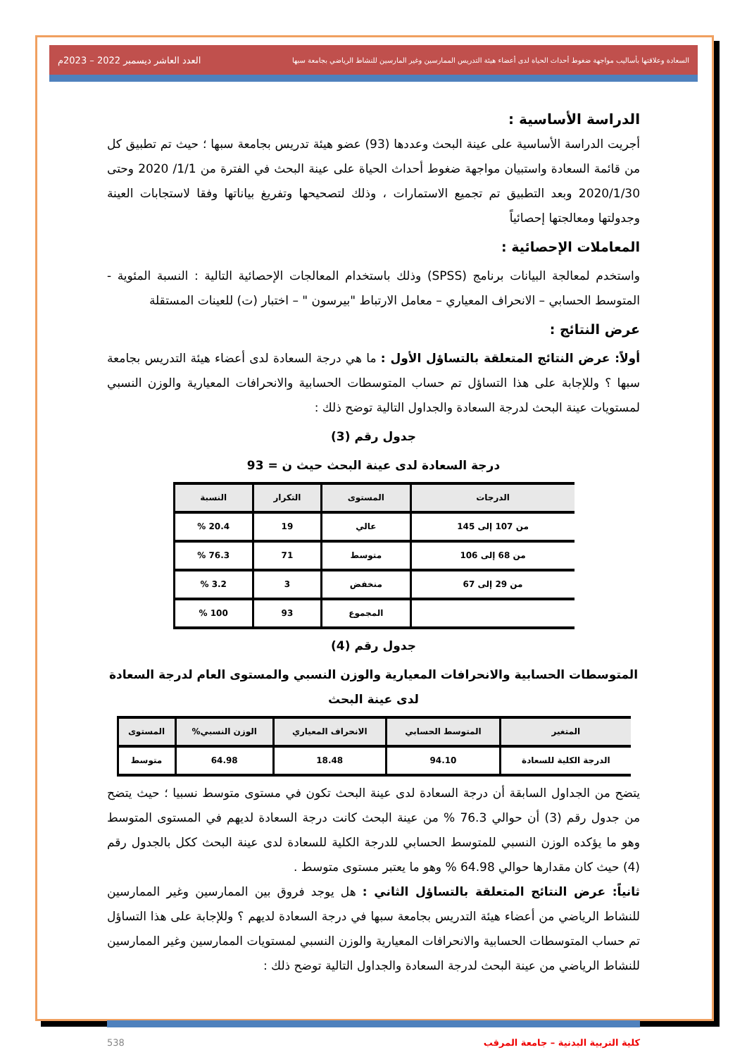السعادة وعلاقتها بأساليب مواجهة ضغوط أحداث الحياة لدى أعضاء هيئة التدريس الممارسين وغير المارسين للنشاط الرياضي بجامعة سبها العدد العاشر ديسمبر 2022 – 2023م
الدراسة الأساسية :
أجريت الدراسة الأساسية على عينة البحث وعددها (93) عضو هيئة تدريس بجامعة سبها ؛ حيث تم تطبيق كل من قائمة السعادة واستبيان مواجهة ضغوط أحداث الحياة على عينة البحث في الفترة من 1/1/ 2020 وحتى 2020/1/30 وبعد التطبيق تم تجميع الاستمارات ، وذلك لتصحيحها وتفريغ بياناتها وفقا لاستجابات العينة وجدولتها ومعالجتها إحصائياً
المعاملات الإحصائية :
واستخدم لمعالجة البيانات برنامج (SPSS) وذلك باستخدام المعالجات الإحصائية التالية : النسبة المئوية - المتوسط الحسابي – الانحراف المعياري – معامل الارتباط "بيرسون " – اختبار (ت) للعينات المستقلة
عرض النتائج :
أولاً: عرض النتائج المتعلقة بالتساؤل الأول : ما هي درجة السعادة لدى أعضاء هيئة التدريس بجامعة سبها ؟ وللإجابة على هذا التساؤل تم حساب المتوسطات الحسابية والانحرافات المعيارية والوزن النسبي لمستويات عينة البحث لدرجة السعادة والجداول التالية توضح ذلك :
جدول رقم (3)
درجة السعادة لدى عينة البحث حيث ن = 93
| الدرجات | المستوى | التكرار | النسبة |
| --- | --- | --- | --- |
| من 107 إلى 145 | عالي | 19 | 20.4 % |
| من 68 إلى 106 | متوسط | 71 | 76.3 % |
| من 29 إلى 67 | منخفض | 3 | 3.2 % |
| | المجموع | 93 | 100 % |
جدول رقم (4)
المتوسطات الحسابية والانحرافات المعيارية والوزن النسبي والمستوى العام لدرجة السعادة لدى عينة البحث
| المتغير | المتوسط الحسابي | الانحراف المعياري | الوزن النسبي% | المستوى |
| --- | --- | --- | --- | --- |
| الدرجة الكلية للسعادة | 94.10 | 18.48 | 64.98 | متوسط |
يتضح من الجداول السابقة أن درجة السعادة لدى عينة البحث تكون في مستوى متوسط نسبيا ؛ حيث يتضح من جدول رقم (3) أن حوالي 76.3 % من عينة البحث كانت درجة السعادة لديهم في المستوى المتوسط وهو ما يؤكده الوزن النسبي للمتوسط الحسابي للدرجة الكلية للسعادة لدى عينة البحث ككل بالجدول رقم (4) حيث كان مقدارها حوالي 64.98 % وهو ما يعتبر مستوى متوسط .
ثانياً: عرض النتائج المتعلقة بالتساؤل الثاني : هل يوجد فروق بين الممارسين وغير الممارسين للنشاط الرياضي من أعضاء هيئة التدريس بجامعة سبها في درجة السعادة لديهم ؟ وللإجابة على هذا التساؤل تم حساب المتوسطات الحسابية والانحرافات المعيارية والوزن النسبي لمستويات الممارسين وغير الممارسين للنشاط الرياضي من عينة البحث لدرجة السعادة والجداول التالية توضح ذلك :
كلية التربية البدنية – جامعة المرقب 538